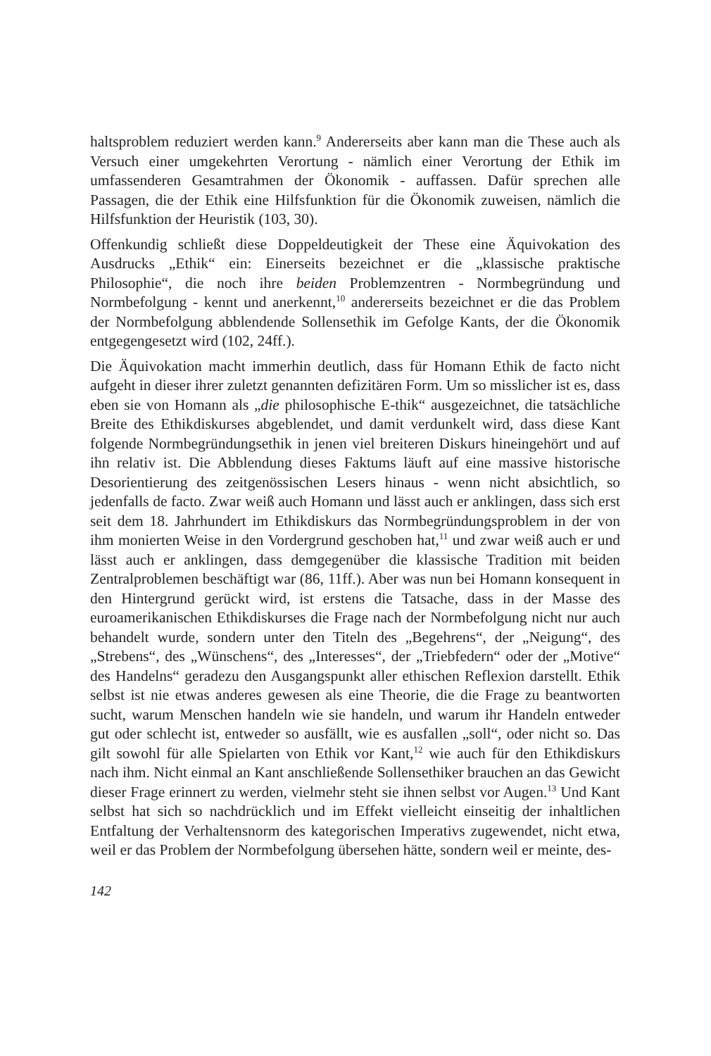haltsproblem reduziert werden kann.<sup>9</sup> Andererseits aber kann man die These auch als Versuch einer umgekehrten Verortung - nämlich einer Verortung der Ethik im umfassenderen Gesamtrahmen der Ökonomik - auffassen. Dafür sprechen alle Passagen, die der Ethik eine Hilfsfunktion für die Ökonomik zuweisen, nämlich die Hilfsfunktion der Heuristik (103, 30).
Offenkundig schließt diese Doppeldeutigkeit der These eine Äquivokation des Ausdrucks „Ethik“ ein: Einerseits bezeichnet er die „klassische praktische Philosophie“, die noch ihre beiden Problemzentren - Normbegründung und Normbefolgung - kennt und anerkennt,<sup>10</sup> andererseits bezeichnet er die das Problem der Normbefolgung abblendende Sollensethik im Gefolge Kants, der die Ökonomik entgegengesetzt wird (102, 24ff.).
Die Äquivokation macht immerhin deutlich, dass für Homann Ethik de facto nicht aufgeht in dieser ihrer zuletzt genannten defizitären Form. Um so misslicher ist es, dass eben sie von Homann als „die philosophische E-thik“ ausgezeichnet, die tatsächliche Breite des Ethikdiskurses abgeblendet, und damit verdunkelt wird, dass diese Kant folgende Normbegründungsethik in jenen viel breiteren Diskurs hineingehört und auf ihn relativ ist. Die Abblendung dieses Faktums läuft auf eine massive historische Desorientierung des zeitgenössischen Lesers hinaus - wenn nicht absichtlich, so jedenfalls de facto. Zwar weiß auch Homann und lässt auch er anklingen, dass sich erst seit dem 18. Jahrhundert im Ethikdiskurs das Normbegründungsproblem in der von ihm monierten Weise in den Vordergrund geschoben hat,<sup>11</sup> und zwar weiß auch er und lässt auch er anklingen, dass demgegenüber die klassische Tradition mit beiden Zentralproblemen beschäftigt war (86, 11ff.). Aber was nun bei Homann konsequent in den Hintergrund gerückt wird, ist erstens die Tatsache, dass in der Masse des euroamerikanischen Ethikdiskurses die Frage nach der Normbefolgung nicht nur auch behandelt wurde, sondern unter den Titeln des „Begehrens“, der „Neigung“, des „Strebens“, des „Wünschens“, des „Interesses“, der „Triebfedern“ oder der „Motive“ des Handelns“ geradezu den Ausgangspunkt aller ethischen Reflexion darstellt. Ethik selbst ist nie etwas anderes gewesen als eine Theorie, die die Frage zu beantworten sucht, warum Menschen handeln wie sie handeln, und warum ihr Handeln entweder gut oder schlecht ist, entweder so ausfällt, wie es ausfallen „soll“, oder nicht so. Das gilt sowohl für alle Spielarten von Ethik vor Kant,<sup>12</sup> wie auch für den Ethikdiskurs nach ihm. Nicht einmal an Kant anschließende Sollensethiker brauchen an das Gewicht dieser Frage erinnert zu werden, vielmehr steht sie ihnen selbst vor Augen.<sup>13</sup> Und Kant selbst hat sich so nachdrücklich und im Effekt vielleicht einseitig der inhaltlichen Entfaltung der Verhaltensnorm des kategorischen Imperativs zugewendet, nicht etwa, weil er das Problem der Normbefolgung übersehen hätte, sondern weil er meinte, des-
142